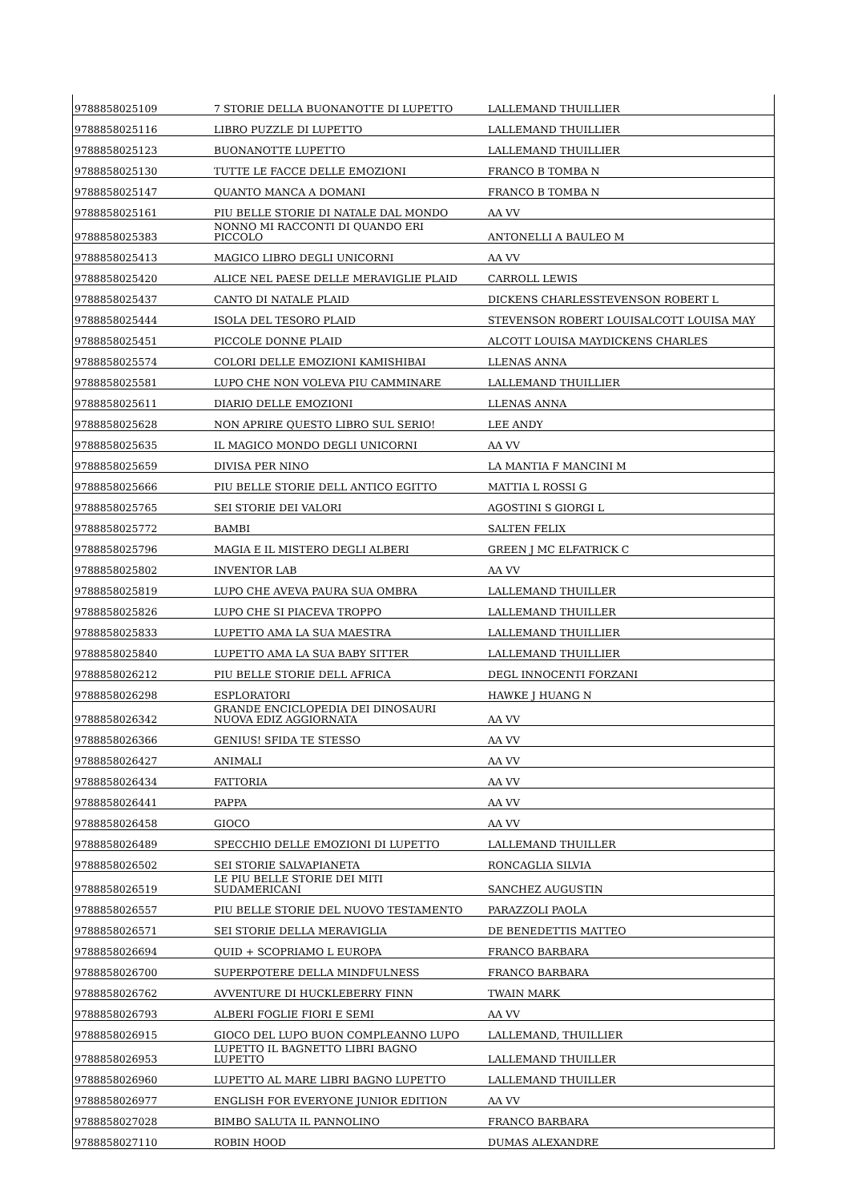| 9788858025109 | 7 STORIE DELLA BUONANOTTE DI LUPETTO | LALLEMAND THUILLIER |
| 9788858025116 | LIBRO PUZZLE DI LUPETTO | LALLEMAND THUILLIER |
| 9788858025123 | BUONANOTTE LUPETTO | LALLEMAND THUILLIER |
| 9788858025130 | TUTTE LE FACCE DELLE EMOZIONI | FRANCO B TOMBA N |
| 9788858025147 | QUANTO MANCA A DOMANI | FRANCO B TOMBA N |
| 9788858025161 | PIU BELLE STORIE DI NATALE DAL MONDO | AA VV |
| 9788858025383 | NONNO MI RACCONTI DI QUANDO ERI PICCOLO | ANTONELLI A BAULEO M |
| 9788858025413 | MAGICO LIBRO DEGLI UNICORNI | AA VV |
| 9788858025420 | ALICE NEL PAESE DELLE MERAVIGLIE PLAID | CARROLL LEWIS |
| 9788858025437 | CANTO DI NATALE PLAID | DICKENS CHARLESSTEVENSON ROBERT L |
| 9788858025444 | ISOLA DEL TESORO PLAID | STEVENSON ROBERT LOUISALCOTT LOUISA MAY |
| 9788858025451 | PICCOLE DONNE PLAID | ALCOTT LOUISA MAYDICKENS CHARLES |
| 9788858025574 | COLORI DELLE EMOZIONI KAMISHIBAI | LLENAS ANNA |
| 9788858025581 | LUPO CHE NON VOLEVA PIU CAMMINARE | LALLEMAND THUILLIER |
| 9788858025611 | DIARIO DELLE EMOZIONI | LLENAS ANNA |
| 9788858025628 | NON APRIRE QUESTO LIBRO SUL SERIO! | LEE ANDY |
| 9788858025635 | IL MAGICO MONDO DEGLI UNICORNI | AA VV |
| 9788858025659 | DIVISA PER NINO | LA MANTIA F MANCINI M |
| 9788858025666 | PIU BELLE STORIE DELL ANTICO EGITTO | MATTIA L ROSSI G |
| 9788858025765 | SEI STORIE DEI VALORI | AGOSTINI S GIORGI L |
| 9788858025772 | BAMBI | SALTEN FELIX |
| 9788858025796 | MAGIA E IL MISTERO DEGLI ALBERI | GREEN J MC ELFATRICK C |
| 9788858025802 | INVENTOR LAB | AA VV |
| 9788858025819 | LUPO CHE AVEVA PAURA SUA OMBRA | LALLEMAND THUILLER |
| 9788858025826 | LUPO CHE SI PIACEVA TROPPO | LALLEMAND THUILLER |
| 9788858025833 | LUPETTO AMA LA SUA MAESTRA | LALLEMAND THUILLIER |
| 9788858025840 | LUPETTO AMA LA SUA BABY SITTER | LALLEMAND THUILLIER |
| 9788858026212 | PIU BELLE STORIE DELL AFRICA | DEGL INNOCENTI FORZANI |
| 9788858026298 | ESPLORATORI | HAWKE J HUANG N |
| 9788858026342 | GRANDE ENCICLOPEDIA DEI DINOSAURI NUOVA EDIZ AGGIORNATA | AA VV |
| 9788858026366 | GENIUS! SFIDA TE STESSO | AA VV |
| 9788858026427 | ANIMALI | AA VV |
| 9788858026434 | FATTORIA | AA VV |
| 9788858026441 | PAPPA | AA VV |
| 9788858026458 | GIOCO | AA VV |
| 9788858026489 | SPECCHIO DELLE EMOZIONI DI LUPETTO | LALLEMAND THUILLER |
| 9788858026502 | SEI STORIE SALVAPIANETA | RONCAGLIA SILVIA |
| 9788858026519 | LE PIU BELLE STORIE DEI MITI SUDAMERICANI | SANCHEZ AUGUSTIN |
| 9788858026557 | PIU BELLE STORIE DEL NUOVO TESTAMENTO | PARAZZOLI PAOLA |
| 9788858026571 | SEI STORIE DELLA MERAVIGLIA | DE BENEDETTIS MATTEO |
| 9788858026694 | QUID + SCOPRIAMO L EUROPA | FRANCO BARBARA |
| 9788858026700 | SUPERPOTERE DELLA MINDFULNESS | FRANCO BARBARA |
| 9788858026762 | AVVENTURE DI HUCKLEBERRY FINN | TWAIN MARK |
| 9788858026793 | ALBERI FOGLIE FIORI E SEMI | AA VV |
| 9788858026915 | GIOCO DEL LUPO BUON COMPLEANNO LUPO | LALLEMAND, THUILLIER |
| 9788858026953 | LUPETTO IL BAGNETTO LIBRI BAGNO LUPETTO | LALLEMAND THUILLER |
| 9788858026960 | LUPETTO AL MARE LIBRI BAGNO LUPETTO | LALLEMAND THUILLER |
| 9788858026977 | ENGLISH FOR EVERYONE JUNIOR EDITION | AA VV |
| 9788858027028 | BIMBO SALUTA IL PANNOLINO | FRANCO BARBARA |
| 9788858027110 | ROBIN HOOD | DUMAS ALEXANDRE |